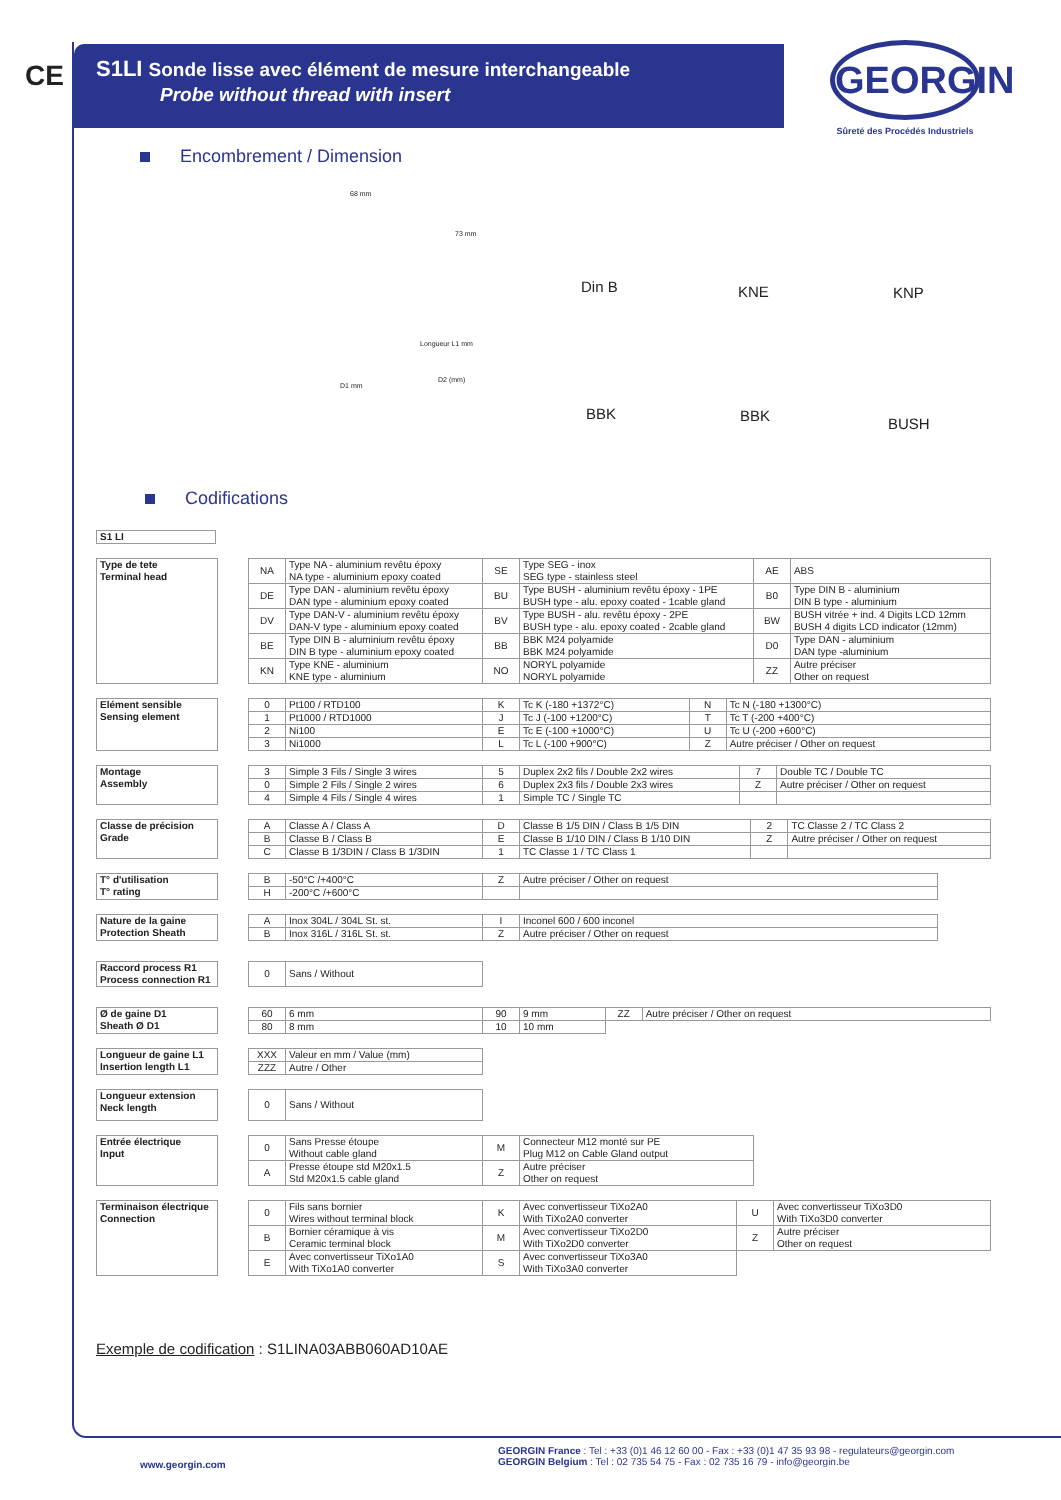CE
S1LI Sonde lisse avec élément de mesure interchangeable
Probe without thread with insert
GEORGIN
Sûreté des Procédés Industriels
Encombrement / Dimension
68 mm
73 mm
Longueur L1 mm
D1 mm
D2 (mm)
Din B KNE KNP
BBK BBK BUSH
Codifications
| S1 LI |
| Type de tete Terminal head | | NA | Type NA - aluminium revêtu époxy NA type - aluminium epoxy coated | SE | Type SEG - inox SEG type - stainless steel | AE | ABS |
| | | DE | Type DAN - aluminium revêtu époxy DAN type - aluminium epoxy coated | BU | Type BUSH - aluminium revêtu époxy - 1PE BUSH type - alu. epoxy coated - 1cable gland | B0 | Type DIN B - aluminium DIN B type - aluminium |
| | | DV | Type DAN-V - aluminium revêtu époxy DAN-V type - aluminium epoxy coated | BV | Type BUSH - alu. revêtu époxy - 2PE BUSH type - alu. epoxy coated - 2cable gland | BW | BUSH vitrée + ind. 4 Digits LCD 12mm BUSH 4 digits LCD indicator (12mm) |
| | | BE | Type DIN B - aluminium revêtu époxy DIN B type - aluminium epoxy coated | BB | BBK M24 polyamide BBK M24 polyamide | D0 | Type DAN - aluminium DAN type -aluminium |
| | | KN | Type KNE - aluminium KNE type - aluminium | NO | NORYL polyamide NORYL polyamide | ZZ | Autre préciser Other on request |
| Elément sensible Sensing element | | 0 | Pt100 / RTD100 | K | Tc K (-180 +1372°C) | N | Tc N (-180 +1300°C) |
| | | 1 | Pt1000 / RTD1000 | J | Tc J (-100 +1200°C) | T | Tc T (-200 +400°C) |
| | | 2 | Ni100 | E | Tc E (-100 +1000°C) | U | Tc U (-200 +600°C) |
| | | 3 | Ni1000 | L | Tc L (-100 +900°C) | Z | Autre préciser / Other on request |
| Montage Assembly | | 3 | Simple 3 Fils / Single 3 wires | 5 | Duplex 2x2 fils / Double 2x2 wires | 7 | Double TC / Double TC |
| | | 0 | Simple 2 Fils / Single 2 wires | 6 | Duplex 2x3 fils / Double 2x3 wires | Z | Autre préciser / Other on request |
| | | 4 | Simple 4 Fils / Single 4 wires | 1 | Simple TC / Single TC | | |
| Classe de précision Grade | | A | Classe A / Class A | D | Classe B 1/5 DIN / Class B 1/5 DIN | 2 | TC Classe 2 / TC Class 2 |
| | | B | Classe B / Class B | E | Classe B 1/10 DIN / Class B 1/10 DIN | Z | Autre préciser / Other on request |
| | | C | Classe B 1/3DIN / Class B 1/3DIN | 1 | TC Classe 1 / TC Class 1 | | |
| T° d'utilisation T° rating | | B | -50°C /+400°C | Z | Autre préciser / Other on request | | |
| | | H | -200°C /+600°C | | | | |
| Nature de la gaine Protection Sheath | | A | Inox 304L / 304L St. st. | I | Inconel 600 / 600 inconel | | |
| | | B | Inox 316L / 316L St. st. | Z | Autre préciser / Other on request | | |
| Raccord process R1 Process connection R1 | | 0 | Sans / Without | |
| Ø de gaine D1 Sheath Ø D1 | | 60 | 6 mm | 90 | 9 mm | ZZ | Autre préciser / Other on request |
| | | 80 | 8 mm | 10 | 10 mm | | |
| Longueur de gaine L1 Insertion length L1 | | XXX | Valeur en mm / Value (mm) | |
| | | ZZZ | Autre / Other | |
| Longueur extension Neck length | | 0 | Sans / Without | |
| Entrée électrique Input | | 0 | Sans Presse étoupe Without cable gland | M | Connecteur M12 monté sur PE Plug M12 on Cable Gland output | |
| | | A | Presse étoupe std M20x1.5 Std M20x1.5 cable gland | Z | Autre préciser Other on request | |
| Terminaison électrique Connection | | 0 | Fils sans bornier Wires without terminal block | K | Avec convertisseur TiXo2A0 With TiXo2A0 converter | U | Avec convertisseur TiXo3D0 With TiXo3D0 converter |
| | | B | Bornier céramique à vis Ceramic terminal block | M | Avec convertisseur TiXo2D0 With TiXo2D0 converter | Z | Autre préciser Other on request |
| | | E | Avec convertisseur TiXo1A0 With TiXo1A0 converter | S | Avec convertisseur TiXo3A0 With TiXo3A0 converter | | |
Exemple de codification : S1LINA03ABB060AD10AE
www.georgin.com
GEORGIN France : Tel : +33 (0)1 46 12 60 00 - Fax : +33 (0)1 47 35 93 98 - regulateurs@georgin.com
GEORGIN Belgium : Tel : 02 735 54 75 - Fax : 02 735 16 79 - info@georgin.be